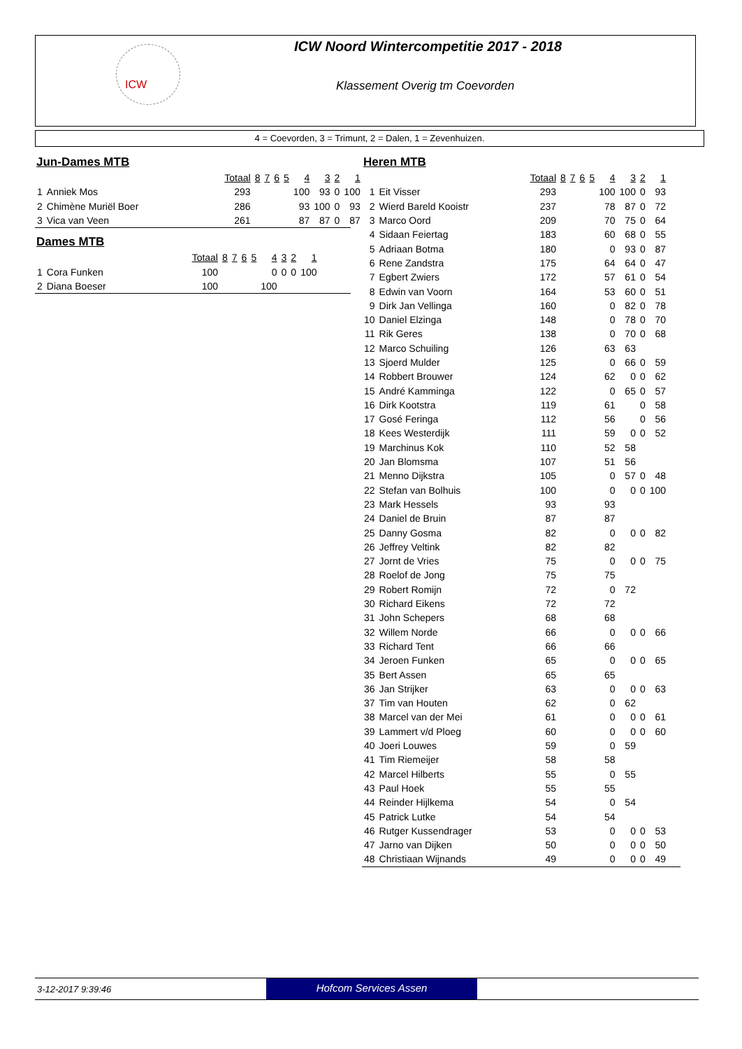ICW
ICW Noord Wintercompetitie 2017 - 2018
Klassement Overig tm Coevorden
4 = Coevorden, 3 = Trimunt, 2 = Dalen, 1 = Zevenhuizen.
Jun-Dames MTB
| | | Totaal | 8 | 7 | 6 | 5 | 4 | 3 | 2 | 1 |
| --- | --- | --- | --- | --- | --- | --- | --- | --- | --- | --- |
| 1 | Anniek Mos | 293 | | | | | 100 | 93 | 0 | 100 |
| 2 | Chimène Muriël Boer | 286 | | | | | 93 | 100 | 0 | 93 |
| 3 | Vica van Veen | 261 | | | | | 87 | 87 | 0 | 87 |
Dames MTB
| | | Totaal | 8 | 7 | 6 | 5 | 4 | 3 | 2 | 1 |
| --- | --- | --- | --- | --- | --- | --- | --- | --- | --- | --- |
| 1 | Cora Funken | 100 | | | | | 0 | 0 | 0 | 100 |
| 2 | Diana Boeser | 100 | | | | | 100 | | | |
Heren MTB
| | | Totaal | 8 | 7 | 6 | 5 | 4 | 3 | 2 | 1 |
| --- | --- | --- | --- | --- | --- | --- | --- | --- | --- | --- |
| 1 | Eit Visser | 293 | | | | | 100 | 100 | 0 | 93 |
| 2 | Wierd Bareld Kooistr | 237 | | | | | 78 | 87 | 0 | 72 |
| 3 | Marco Oord | 209 | | | | | 70 | 75 | 0 | 64 |
| 4 | Sidaan Feiertag | 183 | | | | | 60 | 68 | 0 | 55 |
| 5 | Adriaan Botma | 180 | | | | | 0 | 93 | 0 | 87 |
| 6 | Rene Zandstra | 175 | | | | | 64 | 64 | 0 | 47 |
| 7 | Egbert Zwiers | 172 | | | | | 57 | 61 | 0 | 54 |
| 8 | Edwin van Voorn | 164 | | | | | 53 | 60 | 0 | 51 |
| 9 | Dirk Jan Vellinga | 160 | | | | | 0 | 82 | 0 | 78 |
| 10 | Daniel Elzinga | 148 | | | | | 0 | 78 | 0 | 70 |
| 11 | Rik Geres | 138 | | | | | 0 | 70 | 0 | 68 |
| 12 | Marco Schuiling | 126 | | | | | 63 | 63 | | |
| 13 | Sjoerd Mulder | 125 | | | | | 0 | 66 | 0 | 59 |
| 14 | Robbert Brouwer | 124 | | | | | 62 | 0 | 0 | 62 |
| 15 | André Kamminga | 122 | | | | | 0 | 65 | 0 | 57 |
| 16 | Dirk Kootstra | 119 | | | | | 61 | | 0 | 58 |
| 17 | Gosé Feringa | 112 | | | | | 56 | | 0 | 56 |
| 18 | Kees Westerdijk | 111 | | | | | 59 | 0 | 0 | 52 |
| 19 | Marchinus Kok | 110 | | | | | 52 | 58 | | |
| 20 | Jan Blomsma | 107 | | | | | 51 | 56 | | |
| 21 | Menno Dijkstra | 105 | | | | | 0 | 57 | 0 | 48 |
| 22 | Stefan van Bolhuis | 100 | | | | | 0 | 0 | 0 | 100 |
| 23 | Mark Hessels | 93 | | | | | 93 | | | |
| 24 | Daniel de Bruin | 87 | | | | | 87 | | | |
| 25 | Danny Gosma | 82 | | | | | 0 | 0 | 0 | 82 |
| 26 | Jeffrey Veltink | 82 | | | | | 82 | | | |
| 27 | Jornt de Vries | 75 | | | | | 0 | 0 | 0 | 75 |
| 28 | Roelof de Jong | 75 | | | | | 75 | | | |
| 29 | Robert Romijn | 72 | | | | | 0 | 72 | | |
| 30 | Richard Eikens | 72 | | | | | 72 | | | |
| 31 | John Schepers | 68 | | | | | 68 | | | |
| 32 | Willem Norde | 66 | | | | | 0 | 0 | 0 | 66 |
| 33 | Richard Tent | 66 | | | | | 66 | | | |
| 34 | Jeroen Funken | 65 | | | | | 0 | 0 | 0 | 65 |
| 35 | Bert Assen | 65 | | | | | 65 | | | |
| 36 | Jan Strijker | 63 | | | | | 0 | 0 | 0 | 63 |
| 37 | Tim van Houten | 62 | | | | | 0 | 62 | | |
| 38 | Marcel van der Mei | 61 | | | | | 0 | 0 | 0 | 61 |
| 39 | Lammert v/d Ploeg | 60 | | | | | 0 | 0 | 0 | 60 |
| 40 | Joeri Louwes | 59 | | | | | 0 | 59 | | |
| 41 | Tim Riemeijer | 58 | | | | | 58 | | | |
| 42 | Marcel Hilberts | 55 | | | | | 0 | 55 | | |
| 43 | Paul Hoek | 55 | | | | | 55 | | | |
| 44 | Reinder Hijlkema | 54 | | | | | 0 | 54 | | |
| 45 | Patrick Lutke | 54 | | | | | 54 | | | |
| 46 | Rutger Kussendrager | 53 | | | | | 0 | 0 | 0 | 53 |
| 47 | Jarno van Dijken | 50 | | | | | 0 | 0 | 0 | 50 |
| 48 | Christiaan Wijnands | 49 | | | | | 0 | 0 | 0 | 49 |
3-12-2017 9:39:46
Hofcom Services Assen